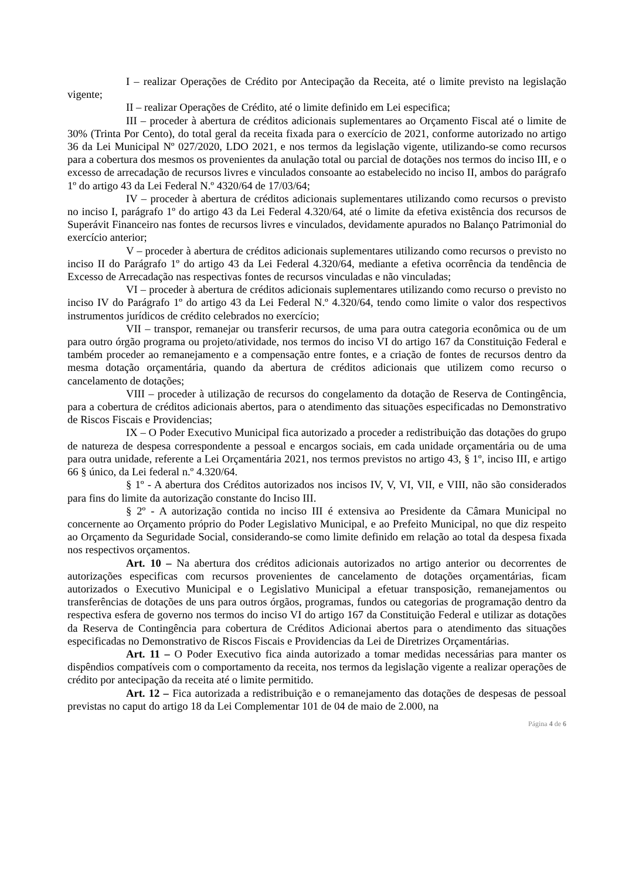I – realizar Operações de Crédito por Antecipação da Receita, até o limite previsto na legislação vigente;
II – realizar Operações de Crédito, até o limite definido em Lei especifica;
III – proceder à abertura de créditos adicionais suplementares ao Orçamento Fiscal até o limite de 30% (Trinta Por Cento), do total geral da receita fixada para o exercício de 2021, conforme autorizado no artigo 36 da Lei Municipal Nº 027/2020, LDO 2021, e nos termos da legislação vigente, utilizando-se como recursos para a cobertura dos mesmos os provenientes da anulação total ou parcial de dotações nos termos do inciso III, e o excesso de arrecadação de recursos livres e vinculados consoante ao estabelecido no inciso II, ambos do parágrafo 1º do artigo 43 da Lei Federal N.º 4320/64 de 17/03/64;
IV – proceder à abertura de créditos adicionais suplementares utilizando como recursos o previsto no inciso I, parágrafo 1º do artigo 43 da Lei Federal 4.320/64, até o limite da efetiva existência dos recursos de Superávit Financeiro nas fontes de recursos livres e vinculados, devidamente apurados no Balanço Patrimonial do exercício anterior;
V – proceder à abertura de créditos adicionais suplementares utilizando como recursos o previsto no inciso II do Parágrafo 1º do artigo 43 da Lei Federal 4.320/64, mediante a efetiva ocorrência da tendência de Excesso de Arrecadação nas respectivas fontes de recursos vinculadas e não vinculadas;
VI – proceder à abertura de créditos adicionais suplementares utilizando como recurso o previsto no inciso IV do Parágrafo 1º do artigo 43 da Lei Federal N.º 4.320/64, tendo como limite o valor dos respectivos instrumentos jurídicos de crédito celebrados no exercício;
VII – transpor, remanejar ou transferir recursos, de uma para outra categoria econômica ou de um para outro órgão programa ou projeto/atividade, nos termos do inciso VI do artigo 167 da Constituição Federal e também proceder ao remanejamento e a compensação entre fontes, e a criação de fontes de recursos dentro da mesma dotação orçamentária, quando da abertura de créditos adicionais que utilizem como recurso o cancelamento de dotações;
VIII – proceder à utilização de recursos do congelamento da dotação de Reserva de Contingência, para a cobertura de créditos adicionais abertos, para o atendimento das situações especificadas no Demonstrativo de Riscos Fiscais e Providencias;
IX – O Poder Executivo Municipal fica autorizado a proceder a redistribuição das dotações do grupo de natureza de despesa correspondente a pessoal e encargos sociais, em cada unidade orçamentária ou de uma para outra unidade, referente a Lei Orçamentária 2021, nos termos previstos no artigo 43, § 1º, inciso III, e artigo 66 § único, da Lei federal n.º 4.320/64.
§ 1º - A abertura dos Créditos autorizados nos incisos IV, V, VI, VII, e VIII, não são considerados para fins do limite da autorização constante do Inciso III.
§ 2º - A autorização contida no inciso III é extensiva ao Presidente da Câmara Municipal no concernente ao Orçamento próprio do Poder Legislativo Municipal, e ao Prefeito Municipal, no que diz respeito ao Orçamento da Seguridade Social, considerando-se como limite definido em relação ao total da despesa fixada nos respectivos orçamentos.
Art. 10 – Na abertura dos créditos adicionais autorizados no artigo anterior ou decorrentes de autorizações especificas com recursos provenientes de cancelamento de dotações orçamentárias, ficam autorizados o Executivo Municipal e o Legislativo Municipal a efetuar transposição, remanejamentos ou transferências de dotações de uns para outros órgãos, programas, fundos ou categorias de programação dentro da respectiva esfera de governo nos termos do inciso VI do artigo 167 da Constituição Federal e utilizar as dotações da Reserva de Contingência para cobertura de Créditos Adicionai abertos para o atendimento das situações especificadas no Demonstrativo de Riscos Fiscais e Providencias da Lei de Diretrizes Orçamentárias.
Art. 11 – O Poder Executivo fica ainda autorizado a tomar medidas necessárias para manter os dispêndios compatíveis com o comportamento da receita, nos termos da legislação vigente a realizar operações de crédito por antecipação da receita até o limite permitido.
Art. 12 – Fica autorizada a redistribuição e o remanejamento das dotações de despesas de pessoal previstas no caput do artigo 18 da Lei Complementar 101 de 04 de maio de 2.000, na
Página 4 de 6